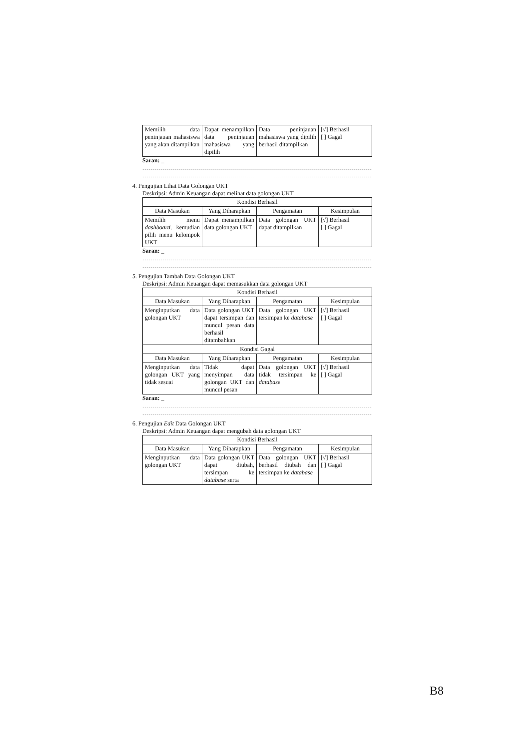| Memilih data peninjauan mahasiswa yang akan ditampilkan | Dapat menampilkan data peninjauan mahasiswa yang dipilih | Data peninjauan mahasiswa yang dipilih berhasil ditampilkan | [√] Berhasil [ ] Gagal |
Saran: _
..........................................................................................................................
..........................................................................................................................
4. Pengujian Lihat Data Golongan UKT
Deskripsi: Admin Keuangan dapat melihat data golongan UKT
| Kondisi Berhasil | | | |
| --- | --- | --- | --- |
| Data Masukan | Yang Diharapkan | Pengamatan | Kesimpulan |
| Memilih menu dashboard , kemudian pilih menu kelompok UKT | Dapat menampilkan data golongan UKT | Data golongan UKT dapat ditampilkan | [√] Berhasil [ ] Gagal |
Saran: _
..........................................................................................................................
..........................................................................................................................
5. Pengujian Tambah Data Golongan UKT
Deskripsi: Admin Keuangan dapat memasukkan data golongan UKT
| Kondisi Berhasil | | | |
| --- | --- | --- | --- |
| Data Masukan | Yang Diharapkan | Pengamatan | Kesimpulan |
| Menginputkan data golongan UKT | Data golongan UKT dapat tersimpan dan muncul pesan data berhasil ditambahkan | Data golongan UKT tersimpan ke database | [√] Berhasil [ ] Gagal |
| Kondisi Gagal | | | |
| Data Masukan | Yang Diharapkan | Pengamatan | Kesimpulan |
| Menginputkan data golongan UKT yang tidak sesuai | Tidak dapat menyimpan data golongan UKT dan muncul pesan | Data golongan UKT tidak tersimpan ke database | [√] Berhasil [ ] Gagal |
Saran: _
..........................................................................................................................
..........................................................................................................................
6. Pengujian Edit Data Golongan UKT
Deskripsi: Admin Keuangan dapat mengubah data golongan UKT
| Kondisi Berhasil | | | |
| --- | --- | --- | --- |
| Data Masukan | Yang Diharapkan | Pengamatan | Kesimpulan |
| Menginputkan data golongan UKT | Data golongan UKT dapat diubah, tersimpan ke database serta | Data golongan UKT berhasil diubah dan tersimpan ke database | [√] Berhasil [ ] Gagal |
B8